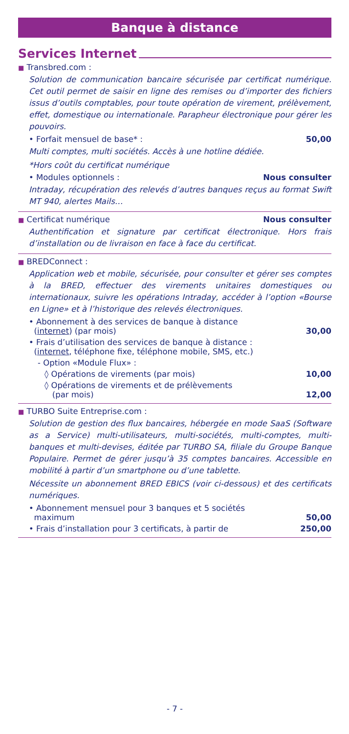Banque à distance
Services Internet
■ Transbred.com :
Solution de communication bancaire sécurisée par certificat numérique. Cet outil permet de saisir en ligne des remises ou d’importer des fichiers issus d’outils comptables, pour toute opération de virement, prélèvement, effet, domestique ou internationale. Parapheur électronique pour gérer les pouvoirs.
• Forfait mensuel de base* : 50,00
Multi comptes, multi sociétés. Accès à une hotline dédiée.
*Hors coût du certificat numérique
• Modules optionnels : Nous consulter
Intraday, récupération des relevés d’autres banques reçus au format Swift MT 940, alertes Mails…
■ Certificat numérique Nous consulter
Authentification et signature par certificat électronique. Hors frais d’installation ou de livraison en face à face du certificat.
■ BREDConnect :
Application web et mobile, sécurisée, pour consulter et gérer ses comptes à la BRED, effectuer des virements unitaires domestiques ou internationaux, suivre les opérations Intraday, accéder à l’option «Bourse en Ligne» et à l’historique des relevés électroniques.
• Abonnement à des services de banque à distance
(internet) (par mois) 30,00
• Frais d’utilisation des services de banque à distance :
(internet, téléphone fixe, téléphone mobile, SMS, etc.)
- Option «Module Flux» :
◊ Opérations de virements (par mois) 10,00
◊ Opérations de virements et de prélèvements
(par mois) 12,00
■ TURBO Suite Entreprise.com :
Solution de gestion des flux bancaires, hébergée en mode SaaS (Software as a Service) multi-utilisateurs, multi-sociétés, multi-comptes, multi-banques et multi-devises, éditée par TURBO SA, filiale du Groupe Banque Populaire. Permet de gérer jusqu’à 35 comptes bancaires. Accessible en mobilité à partir d’un smartphone ou d’une tablette.
Nécessite un abonnement BRED EBICS (voir ci-dessous) et des certificats numériques.
• Abonnement mensuel pour 3 banques et 5 sociétés
maximum 50,00
• Frais d’installation pour 3 certificats, à partir de 250,00
- 7 -